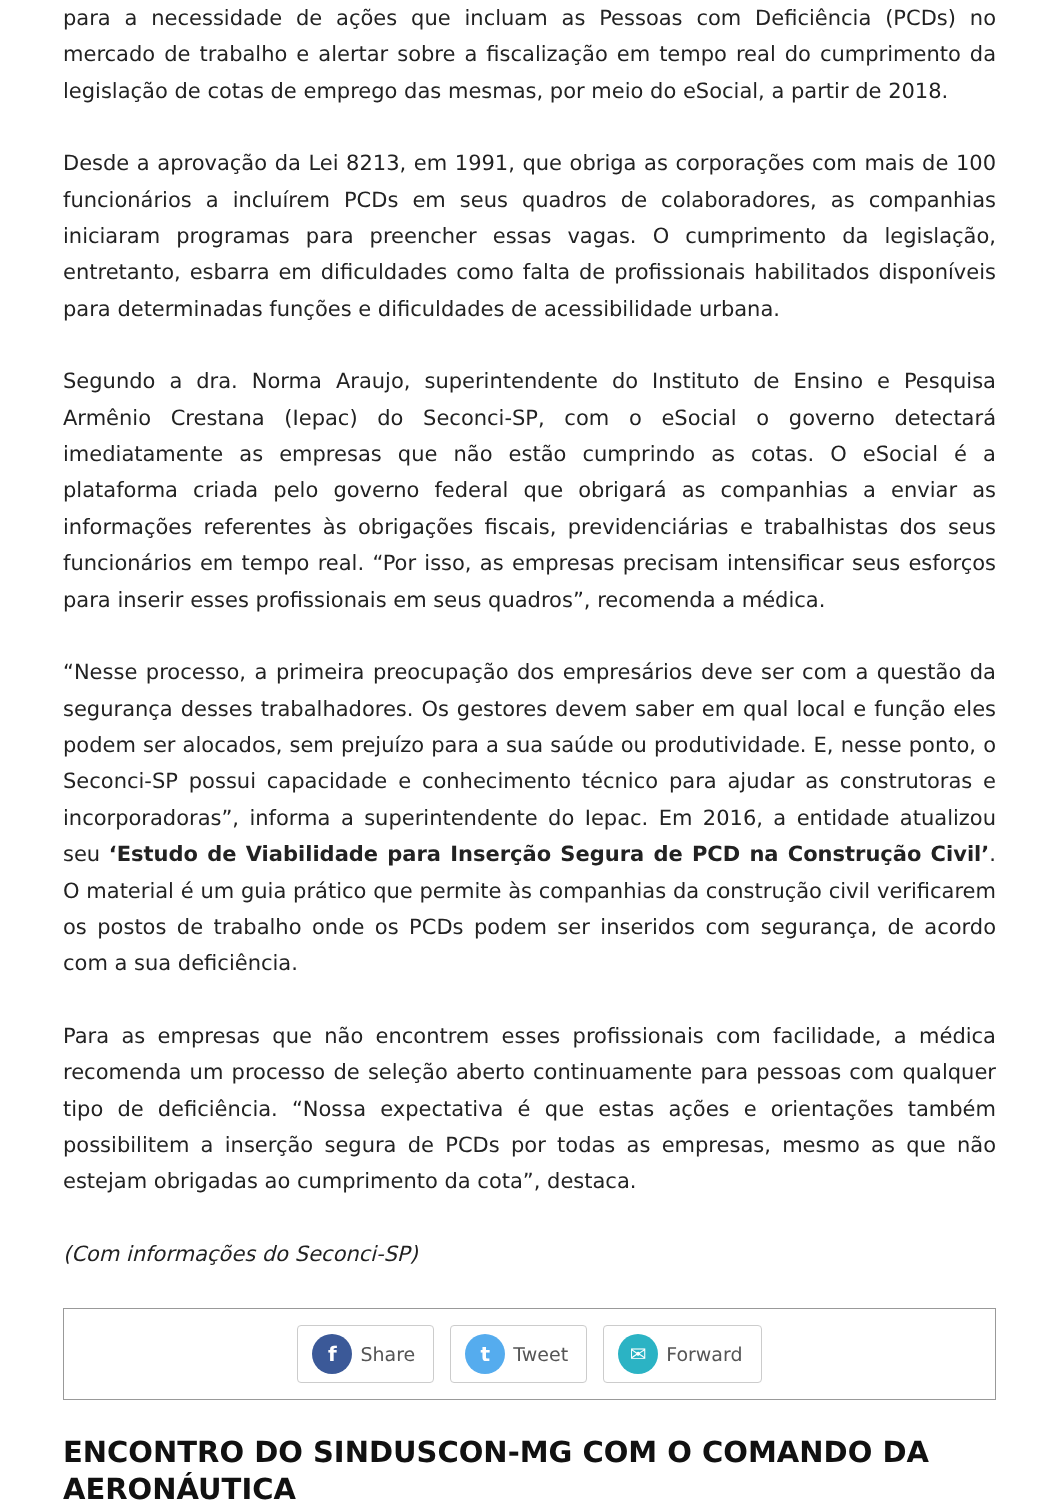para a necessidade de ações que incluam as Pessoas com Deficiência (PCDs) no mercado de trabalho e alertar sobre a fiscalização em tempo real do cumprimento da legislação de cotas de emprego das mesmas, por meio do eSocial, a partir de 2018.
Desde a aprovação da Lei 8213, em 1991, que obriga as corporações com mais de 100 funcionários a incluírem PCDs em seus quadros de colaboradores, as companhias iniciaram programas para preencher essas vagas. O cumprimento da legislação, entretanto, esbarra em dificuldades como falta de profissionais habilitados disponíveis para determinadas funções e dificuldades de acessibilidade urbana.
Segundo a dra. Norma Araujo, superintendente do Instituto de Ensino e Pesquisa Armênio Crestana (Iepac) do Seconci-SP, com o eSocial o governo detectará imediatamente as empresas que não estão cumprindo as cotas. O eSocial é a plataforma criada pelo governo federal que obrigará as companhias a enviar as informações referentes às obrigações fiscais, previdenciárias e trabalhistas dos seus funcionários em tempo real. “Por isso, as empresas precisam intensificar seus esforços para inserir esses profissionais em seus quadros”, recomenda a médica.
“Nesse processo, a primeira preocupação dos empresários deve ser com a questão da segurança desses trabalhadores. Os gestores devem saber em qual local e função eles podem ser alocados, sem prejuízo para a sua saúde ou produtividade. E, nesse ponto, o Seconci-SP possui capacidade e conhecimento técnico para ajudar as construtoras e incorporadoras”, informa a superintendente do Iepac. Em 2016, a entidade atualizou seu ‘Estudo de Viabilidade para Inserção Segura de PCD na Construção Civil’. O material é um guia prático que permite às companhias da construção civil verificarem os postos de trabalho onde os PCDs podem ser inseridos com segurança, de acordo com a sua deficiência.
Para as empresas que não encontrem esses profissionais com facilidade, a médica recomenda um processo de seleção aberto continuamente para pessoas com qualquer tipo de deficiência. “Nossa expectativa é que estas ações e orientações também possibilitem a inserção segura de PCDs por todas as empresas, mesmo as que não estejam obrigadas ao cumprimento da cota”, destaca.
(Com informações do Seconci-SP)
f Share
t Tweet
✉ Forward
ENCONTRO DO SINDUSCON-MG COM O COMANDO DA AERONÁUTICA